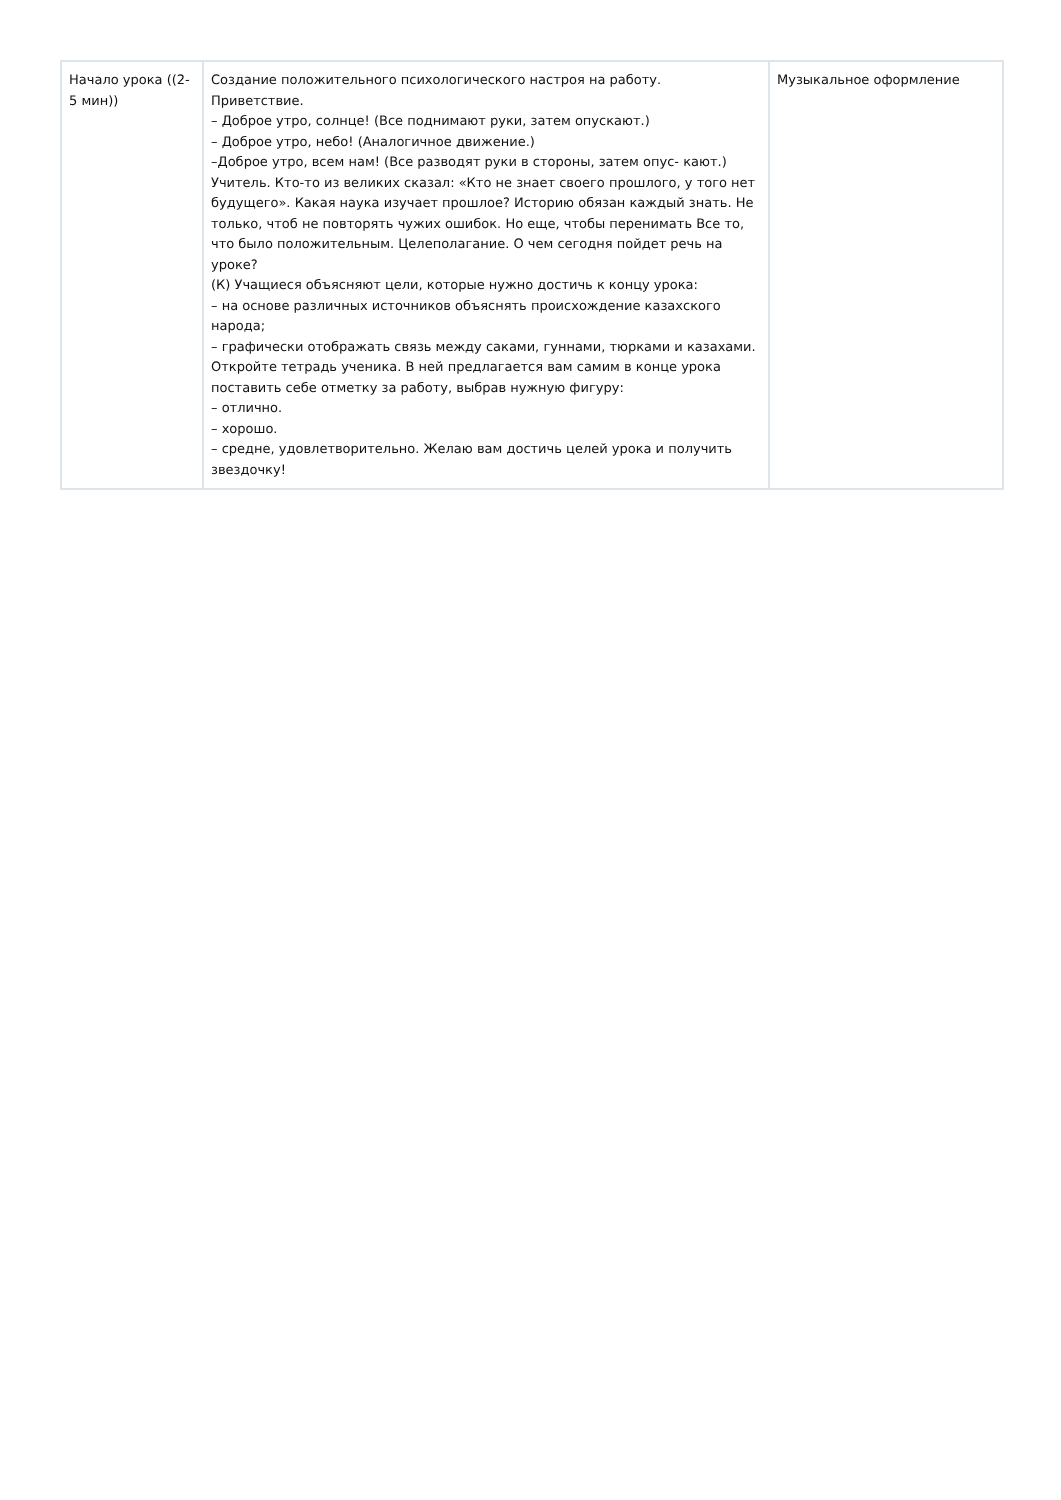| Начало урока ((2-5 мин)) | Создание положительного психологического настроя на работу. Приветствие. – Доброе утро, солнце! (Все поднимают руки, затем опускают.) – Доброе утро, небо! (Аналогичное движение.) –Доброе утро, всем нам! (Все разводят руки в стороны, затем опус- кают.) Учитель. Кто-то из великих сказал: «Кто не знает своего прошлого, у того нет будущего». Какая наука изучает прошлое? Историю обязан каждый знать. Не только, чтоб не повторять чужих ошибок. Но еще, чтобы перенимать Все то, что было положительным. Целеполагание. О чем сегодня пойдет речь на уроке? (К) Учащиеся объясняют цели, которые нужно достичь к концу урока: – на основе различных источников объяснять происхождение казахского народа; – графически отображать связь между саками, гуннами, тюрками и казахами. Откройте тетрадь ученика. В ней предлагается вам самим в конце урока поставить себе отметку за работу, выбрав нужную фигуру: – отлично. – хорошо. – средне, удовлетворительно. Желаю вам достичь целей урока и получить звездочку! | Музыкальное оформление |